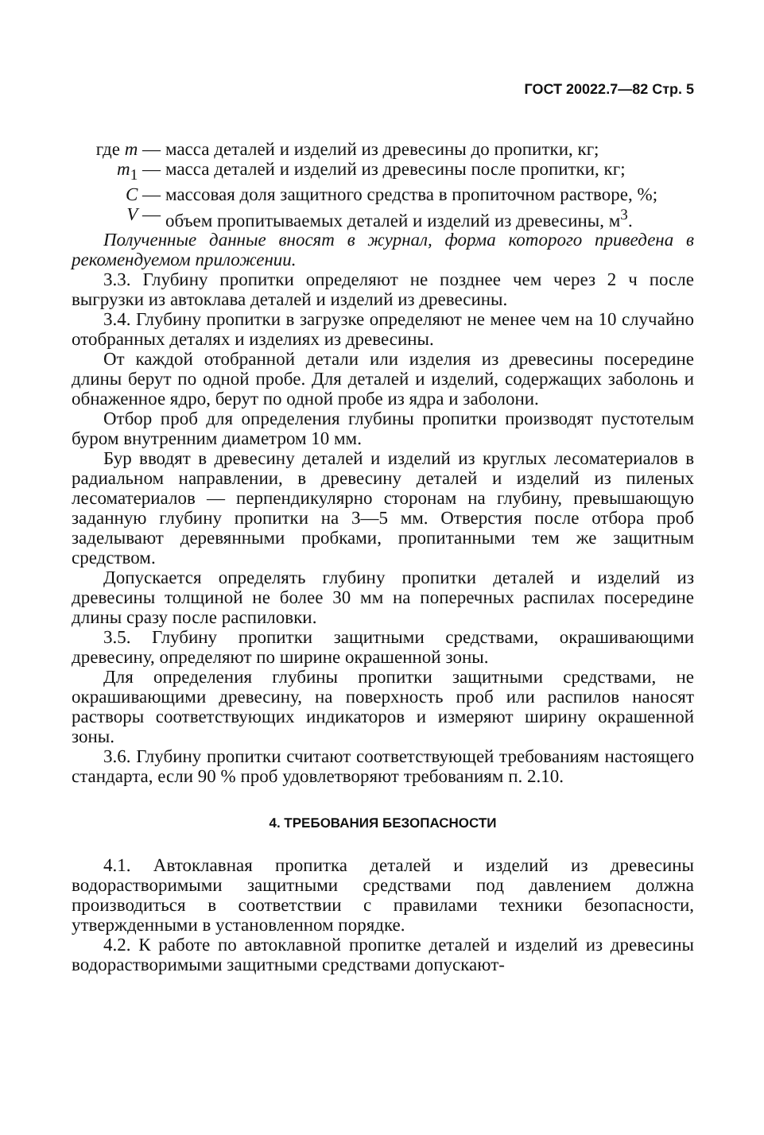ГОСТ 20022.7—82 Стр. 5
где m — масса деталей и изделий из древесины до пропитки, кг;
m<sub>1</sub> — масса деталей и изделий из древесины после пропитки, кг;
C — массовая доля защитного средства в пропиточном растворе, %;
V — объем пропитываемых деталей и изделий из древесины, м<sup>3</sup>.
Полученные данные вносят в журнал, форма которого приведена в рекомендуемом приложении.
3.3. Глубину пропитки определяют не позднее чем через 2 ч после выгрузки из автоклава деталей и изделий из древесины.
3.4. Глубину пропитки в загрузке определяют не менее чем на 10 случайно отобранных деталях и изделиях из древесины.
От каждой отобранной детали или изделия из древесины посередине длины берут по одной пробе. Для деталей и изделий, содержащих заболонь и обнаженное ядро, берут по одной пробе из ядра и заболони.
Отбор проб для определения глубины пропитки производят пустотелым буром внутренним диаметром 10 мм.
Бур вводят в древесину деталей и изделий из круглых лесоматериалов в радиальном направлении, в древесину деталей и изделий из пиленых лесоматериалов — перпендикулярно сторонам на глубину, превышающую заданную глубину пропитки на 3—5 мм. Отверстия после отбора проб заделывают деревянными пробками, пропитанными тем же защитным средством.
Допускается определять глубину пропитки деталей и изделий из древесины толщиной не более 30 мм на поперечных распилах посередине длины сразу после распиловки.
3.5. Глубину пропитки защитными средствами, окрашивающими древесину, определяют по ширине окрашенной зоны.
Для определения глубины пропитки защитными средствами, не окрашивающими древесину, на поверхность проб или распилов наносят растворы соответствующих индикаторов и измеряют ширину окрашенной зоны.
3.6. Глубину пропитки считают соответствующей требованиям настоящего стандарта, если 90 % проб удовлетворяют требованиям п. 2.10.
4. ТРЕБОВАНИЯ БЕЗОПАСНОСТИ
4.1. Автоклавная пропитка деталей и изделий из древесины водорастворимыми защитными средствами под давлением должна производиться в соответствии с правилами техники безопасности, утвержденными в установленном порядке.
4.2. К работе по автоклавной пропитке деталей и изделий из древесины водорастворимыми защитными средствами допускают-